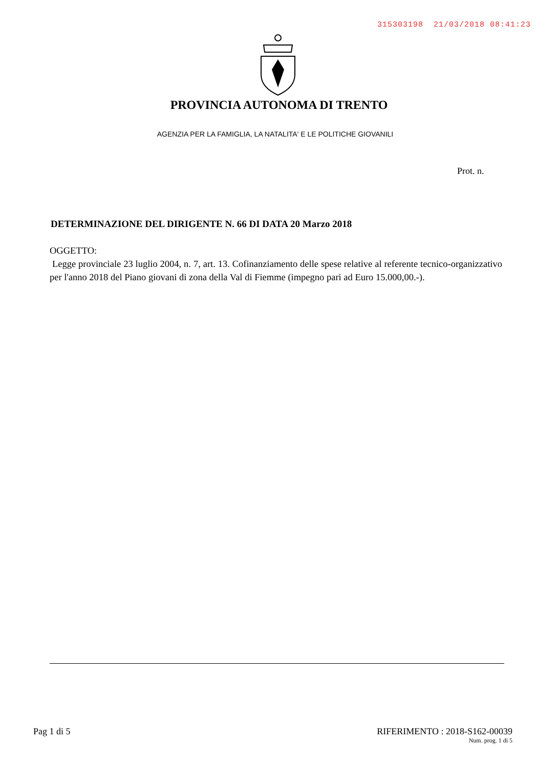315303198 21/03/2018 08:41:23
PROVINCIA AUTONOMA DI TRENTO
AGENZIA PER LA FAMIGLIA, LA NATALITA' E LE POLITICHE GIOVANILI
Prot. n.
DETERMINAZIONE DEL DIRIGENTE N. 66 DI DATA 20 Marzo 2018
OGGETTO:
Legge provinciale 23 luglio 2004, n. 7, art. 13. Cofinanziamento delle spese relative al referente tecnico-organizzativo per l'anno 2018 del Piano giovani di zona della Val di Fiemme (impegno pari ad Euro 15.000,00.-).
Pag 1 di 5
RIFERIMENTO : 2018-S162-00039
Num. prog. 1 di 5